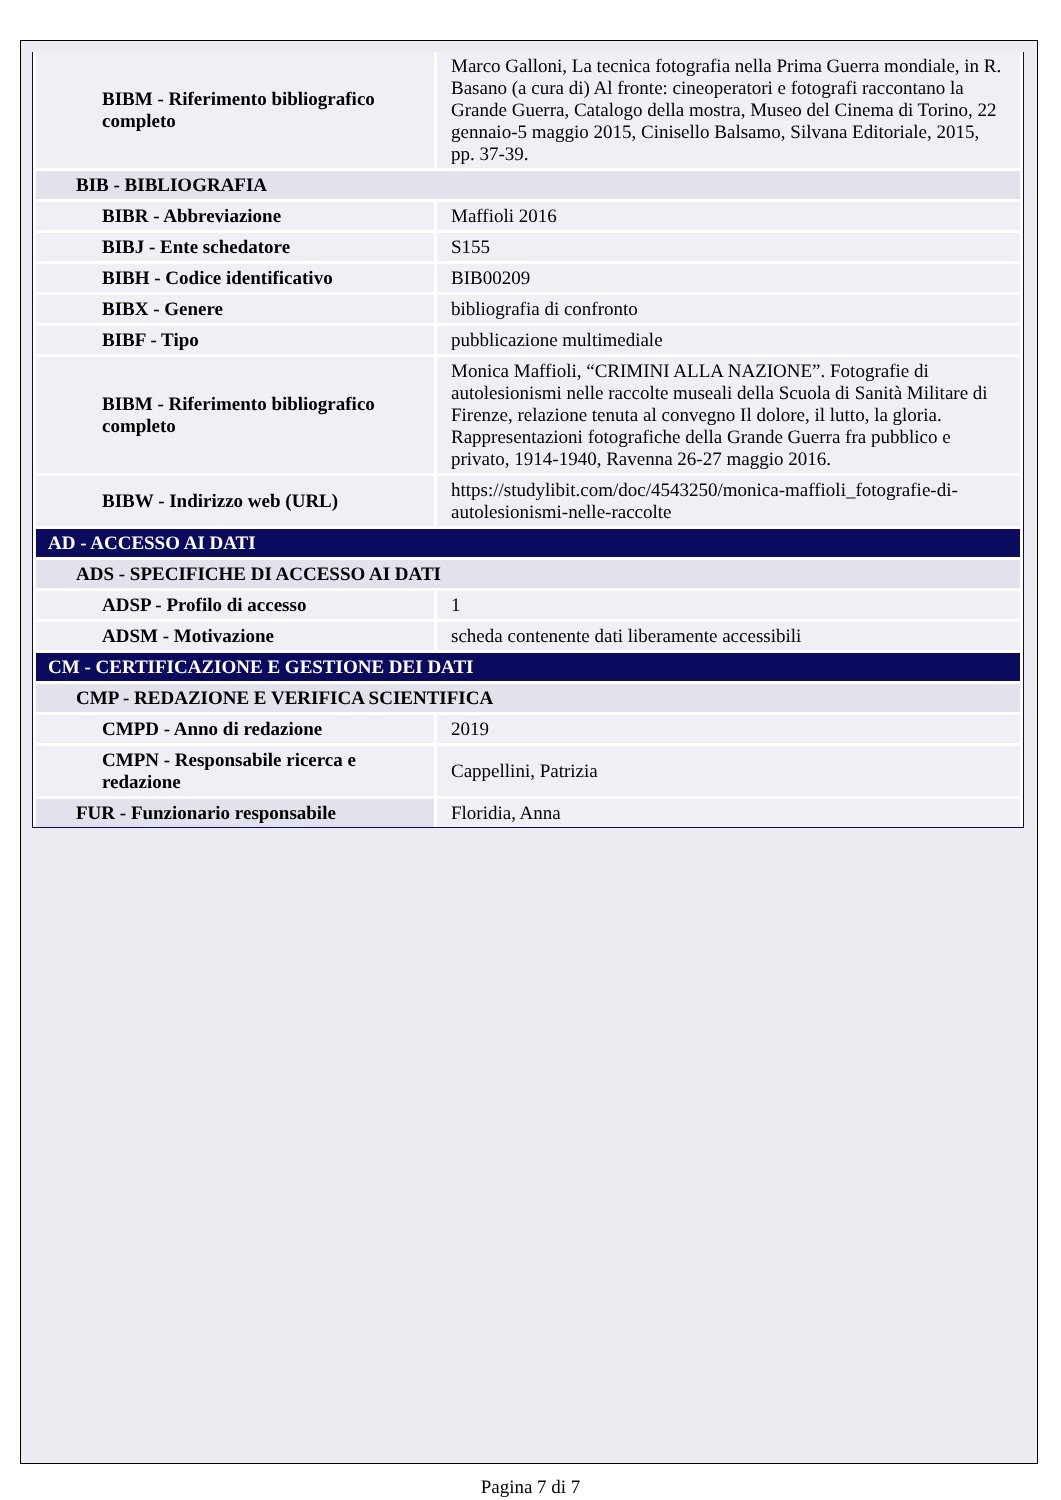| BIBM - Riferimento bibliografico completo | Marco Galloni, La tecnica fotografia nella Prima Guerra mondiale, in R. Basano (a cura di) Al fronte: cineoperatori e fotografi raccontano la Grande Guerra, Catalogo della mostra, Museo del Cinema di Torino, 22 gennaio-5 maggio 2015, Cinisello Balsamo, Silvana Editoriale, 2015, pp. 37-39. |
| BIB - BIBLIOGRAFIA | |
| BIBR - Abbreviazione | Maffioli 2016 |
| BIBJ - Ente schedatore | S155 |
| BIBH - Codice identificativo | BIB00209 |
| BIBX - Genere | bibliografia di confronto |
| BIBF - Tipo | pubblicazione multimediale |
| BIBM - Riferimento bibliografico completo | Monica Maffioli, “CRIMINI ALLA NAZIONE”. Fotografie di autolesionismi nelle raccolte museali della Scuola di Sanità Militare di Firenze, relazione tenuta al convegno Il dolore, il lutto, la gloria. Rappresentazioni fotografiche della Grande Guerra fra pubblico e privato, 1914-1940, Ravenna 26-27 maggio 2016. |
| BIBW - Indirizzo web (URL) | https://studylibit.com/doc/4543250/monica-maffioli_fotografie-di-autolesionismi-nelle-raccolte |
| AD - ACCESSO AI DATI | |
| ADS - SPECIFICHE DI ACCESSO AI DATI | |
| ADSP - Profilo di accesso | 1 |
| ADSM - Motivazione | scheda contenente dati liberamente accessibili |
| CM - CERTIFICAZIONE E GESTIONE DEI DATI | |
| CMP - REDAZIONE E VERIFICA SCIENTIFICA | |
| CMPD - Anno di redazione | 2019 |
| CMPN - Responsabile ricerca e redazione | Cappellini, Patrizia |
| FUR - Funzionario responsabile | Floridia, Anna |
Pagina 7 di 7